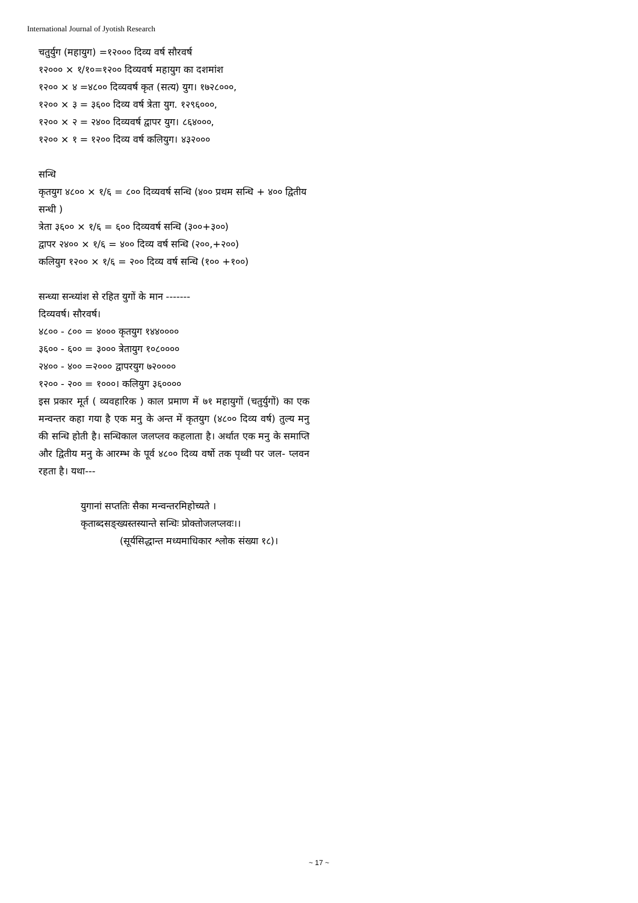International Journal of Jyotish Research
चतुर्युग (महायुग) =१२००० दिव्य वर्ष सौरवर्ष
१२००० × १/१०=१२०० दिव्यवर्ष महायुग का दशमांश
१२०० × ४ =४८०० दिव्यवर्ष कृत (सत्य) युग। १७२८०००,
१२०० × ३ = ३६०० दिव्य वर्ष त्रेता युग. १२९६०००,
१२०० × २ = २४०० दिव्यवर्ष द्वापर युग। ८६४०००,
१२०० × १ = १२०० दिव्य वर्ष कलियुग। ४३२०००
सन्धि
कृतयुग ४८०० × १/६ = ८०० दिव्यवर्ष सन्धि (४०० प्रथम सन्धि + ४०० द्वितीय सन्धी )
त्रेता ३६०० × १/६ = ६०० दिव्यवर्ष सन्धि (३००+३००)
द्वापर २४०० × १/६ = ४०० दिव्य वर्ष सन्धि (२००,+२००)
कलियुग १२०० × १/६ = २०० दिव्य वर्ष सन्धि (१०० +१००)
सन्ध्या सन्ध्यांश से रहित युगों के मान -------
दिव्यवर्ष। सौरवर्ष।
४८०० - ८०० = ४००० कृतयुग १४४००००
३६०० - ६०० = ३००० त्रेतायुग १०८००००
२४०० - ४०० =२००० द्वापरयुग ७२००००
१२०० - २०० = १०००। कलियुग ३६००००
इस प्रकार मूर्त ( व्यवहारिक ) काल प्रमाण में ७१ महायुगों (चतुर्युगों) का एक मन्वन्तर कहा गया है एक मनु के अन्त में कृतयुग (४८०० दिव्य वर्ष) तुल्य मनु की सन्धि होती है। सन्धिकाल जलप्लव कहलाता है। अर्थात एक मनु के समाप्ति और द्वितीय मनु के आरम्भ के पूर्व ४८०० दिव्य वर्षो तक पृथ्वी पर जल- प्लवन रहता है। यथा---
युगानां सप्ततिः सैका मन्वन्तरमिहोच्यते ।
कृताब्दसङ्ख्यस्तस्यान्ते सन्धिः प्रोक्तोजलप्लवः।।
(सूर्यसिद्धान्त मध्यमाधिकार श्लोक संख्या १८)।
~ 17 ~